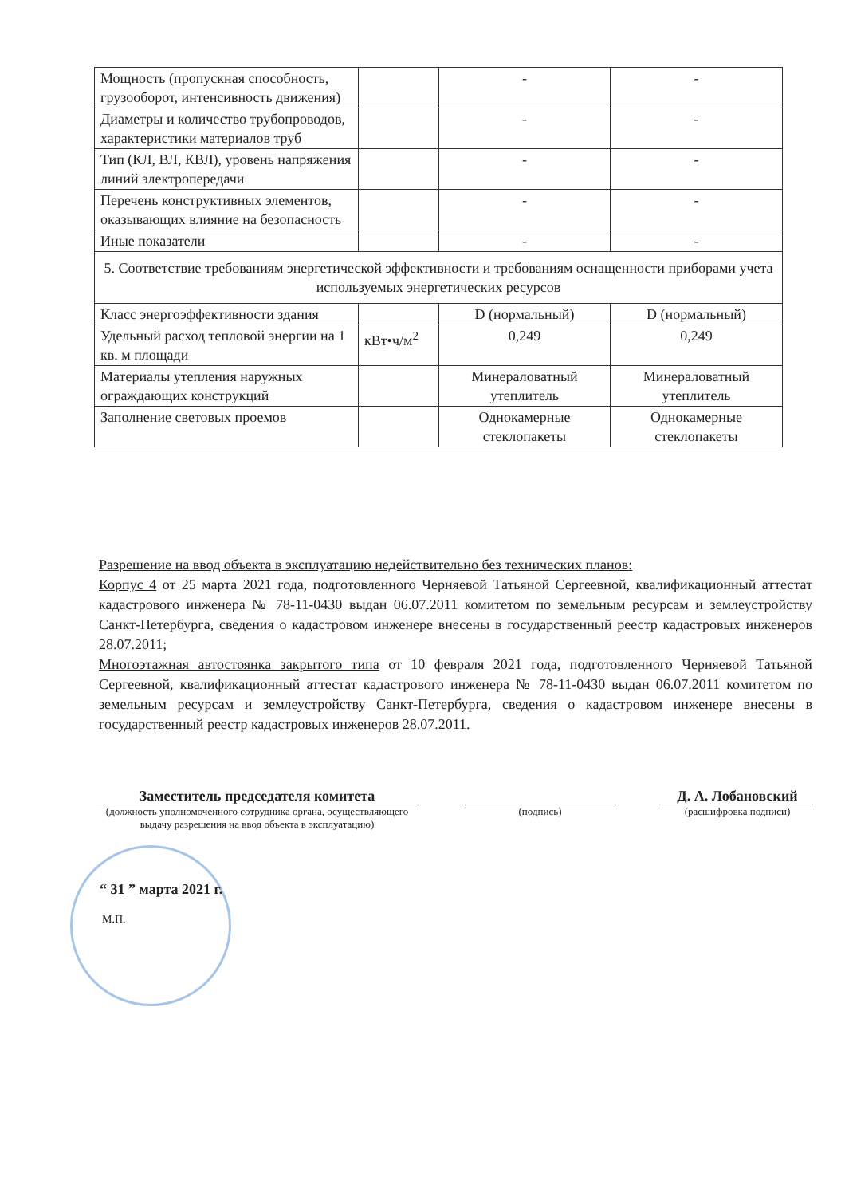| Мощность (пропускная способность, грузооборот, интенсивность движения) | | - | - |
| Диаметры и количество трубопроводов, характеристики материалов труб | | - | - |
| Тип (КЛ, ВЛ, КВЛ), уровень напряжения линий электропередачи | | - | - |
| Перечень конструктивных элементов, оказывающих влияние на безопасность | | - | - |
| Иные показатели | | - | - |
| 5. Соответствие требованиям энергетической эффективности и требованиям оснащенности приборами учета используемых энергетических ресурсов | | | |
| Класс энергоэффективности здания | | D (нормальный) | D (нормальный) |
| Удельный расход тепловой энергии на 1 кв. м площади | кВт•ч/м<sup>2</sup> | 0,249 | 0,249 |
| Материалы утепления наружных ограждающих конструкций | | Минераловатный утеплитель | Минераловатный утеплитель |
| Заполнение световых проемов | | Однокамерные стеклопакеты | Однокамерные стеклопакеты |
Разрешение на ввод объекта в эксплуатацию недействительно без технических планов:
Корпус 4 от 25 марта 2021 года, подготовленного Черняевой Татьяной Сергеевной, квалификационный аттестат кадастрового инженера № 78-11-0430 выдан 06.07.2011 комитетом по земельным ресурсам и землеустройству Санкт-Петербурга, сведения о кадастровом инженере внесены в государственный реестр кадастровых инженеров 28.07.2011;
Многоэтажная автостоянка закрытого типа от 10 февраля 2021 года, подготовленного Черняевой Татьяной Сергеевной, квалификационный аттестат кадастрового инженера № 78-11-0430 выдан 06.07.2011 комитетом по земельным ресурсам и землеустройству Санкт-Петербурга, сведения о кадастровом инженере внесены в государственный реестр кадастровых инженеров 28.07.2011.
Заместитель председателя комитета
(должность уполномоченного сотрудника органа, осуществляющего выдачу разрешения на ввод объекта в эксплуатацию)
(подпись)
Д. А. Лобановский
(расшифровка подписи)
“ 31 ” марта 2021 г.
М.П.